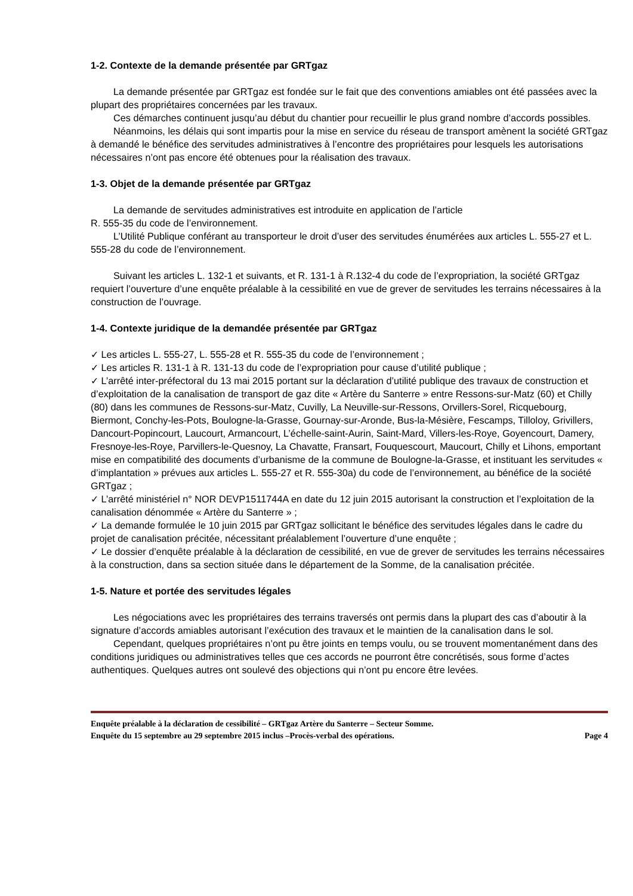1-2. Contexte de la demande présentée par GRTgaz
La demande présentée par GRTgaz est fondée sur le fait que des conventions amiables ont été passées avec la plupart des propriétaires concernées par les travaux.
Ces démarches continuent jusqu’au début du chantier pour recueillir le plus grand nombre d’accords possibles.
Néanmoins, les délais qui sont impartis pour la mise en service du réseau de transport amènent la société GRTgaz à demandé le bénéfice des servitudes administratives à l’encontre des propriétaires pour lesquels les autorisations nécessaires n’ont pas encore été obtenues pour la réalisation des travaux.
1-3. Objet de la demande présentée par GRTgaz
La demande de servitudes administratives est introduite en application de l’article
R. 555-35 du code de l’environnement.
L’Utilité Publique conférant au transporteur le droit d’user des servitudes énumérées aux articles L. 555-27 et L. 555-28 du code de l’environnement.
Suivant les articles L. 132-1 et suivants, et R. 131-1 à R.132-4 du code de l’expropriation, la société GRTgaz requiert l’ouverture d’une enquête préalable à la cessibilité en vue de grever de servitudes les terrains nécessaires à la construction de l’ouvrage.
1-4. Contexte juridique de la demandée présentée par GRTgaz
✓ Les articles L. 555-27, L. 555-28 et R. 555-35 du code de l’environnement ;
✓ Les articles R. 131-1 à R. 131-13 du code de l’expropriation pour cause d’utilité publique ;
✓ L’arrêté inter-préfectoral du 13 mai 2015 portant sur la déclaration d’utilité publique des travaux de construction et d’exploitation de la canalisation de transport de gaz dite « Artère du Santerre » entre Ressons-sur-Matz (60) et Chilly (80) dans les communes de Ressons-sur-Matz, Cuvilly, La Neuville-sur-Ressons, Orvillers-Sorel, Ricquebourg, Biermont, Conchy-les-Pots, Boulogne-la-Grasse, Gournay-sur-Aronde, Bus-la-Mésière, Fescamps, Tilloloy, Grivillers, Dancourt-Popincourt, Laucourt, Armancourt, L’échelle-saint-Aurin, Saint-Mard, Villers-les-Roye, Goyencourt, Damery, Fresnoye-les-Roye, Parvillers-le-Quesnoy, La Chavatte, Fransart, Fouquescourt, Maucourt, Chilly et Lihons, emportant mise en compatibilité des documents d’urbanisme de la commune de Boulogne-la-Grasse, et instituant les servitudes « d’implantation » prévues aux articles L. 555-27 et R. 555-30a) du code de l’environnement, au bénéfice de la société GRTgaz ;
✓ L’arrêté ministériel n° NOR DEVP1511744A en date du 12 juin 2015 autorisant la construction et l’exploitation de la canalisation dénommée « Artère du Santerre » ;
✓ La demande formulée le 10 juin 2015 par GRTgaz sollicitant le bénéfice des servitudes légales dans le cadre du projet de canalisation précitée, nécessitant préalablement l’ouverture d’une enquête ;
✓ Le dossier d’enquête préalable à la déclaration de cessibilité, en vue de grever de servitudes les terrains nécessaires à la construction, dans sa section située dans le département de la Somme, de la canalisation précitée.
1-5. Nature et portée des servitudes légales
Les négociations avec les propriétaires des terrains traversés ont permis dans la plupart des cas d’aboutir à la signature d’accords amiables autorisant l’exécution des travaux et le maintien de la canalisation dans le sol.
Cependant, quelques propriétaires n’ont pu être joints en temps voulu, ou se trouvent momentanément dans des conditions juridiques ou administratives telles que ces accords ne pourront être concrétisés, sous forme d’actes authentiques. Quelques autres ont soulevé des objections qui n’ont pu encore être levées.
Enquête préalable à la déclaration de cessibilité – GRTgaz Artère du Santerre – Secteur Somme.
Enquête du 15 septembre au 29 septembre 2015 inclus –Procès-verbal des opérations. Page 4